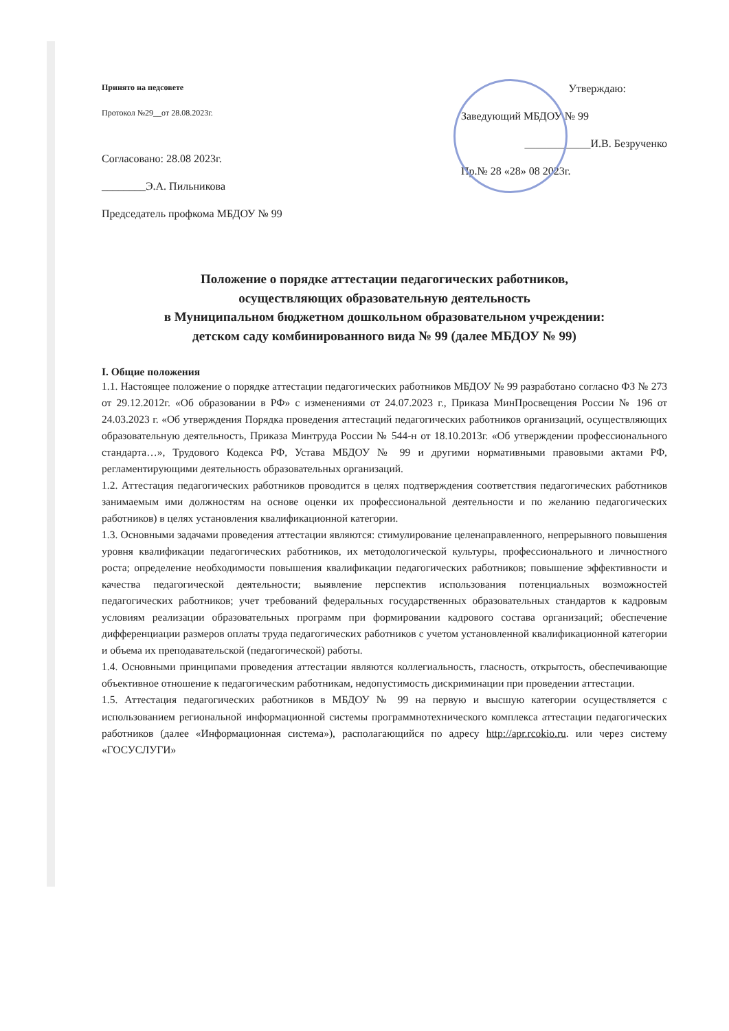Принято на педсовете
Протокол №29__от 28.08.2023г.
Согласовано: 28.08 2023г.
________Э.А. Пильникова
Председатель профкома МБДОУ № 99
Утверждаю:
Заведующий МБДОУ № 99
____________И.В. Безрученко
Пр.№ 28 «28» 08 2023г.
Положение о порядке аттестации педагогических работников,
осуществляющих образовательную деятельность
в Муниципальном бюджетном дошкольном образовательном учреждении:
детском саду комбинированного вида № 99 (далее МБДОУ № 99)
I. Общие положения
1.1. Настоящее положение о порядке аттестации педагогических работников МБДОУ № 99 разработано согласно ФЗ № 273 от 29.12.2012г. «Об образовании в РФ» с изменениями от 24.07.2023 г., Приказа МинПросвещения России № 196 от 24.03.2023 г. «Об утверждения Порядка проведения аттестаций педагогических работников организаций, осуществляющих образовательную деятельность, Приказа Минтруда России № 544-н от 18.10.2013г. «Об утверждении профессионального стандарта…», Трудового Кодекса РФ, Устава МБДОУ № 99 и другими нормативными правовыми актами РФ, регламентирующими деятельность образовательных организаций.
1.2. Аттестация педагогических работников проводится в целях подтверждения соответствия педагогических работников занимаемым ими должностям на основе оценки их профессиональной деятельности и по желанию педагогических работников) в целях установления квалификационной категории.
1.3. Основными задачами проведения аттестации являются: стимулирование целенаправленного, непрерывного повышения уровня квалификации педагогических работников, их методологической культуры, профессионального и личностного роста; определение необходимости повышения квалификации педагогических работников; повышение эффективности и качества педагогической деятельности; выявление перспектив использования потенциальных возможностей педагогических работников; учет требований федеральных государственных образовательных стандартов к кадровым условиям реализации образовательных программ при формировании кадрового состава организаций; обеспечение дифференциации размеров оплаты труда педагогических работников с учетом установленной квалификационной категории и объема их преподавательской (педагогической) работы.
1.4. Основными принципами проведения аттестации являются коллегиальность, гласность, открытость, обеспечивающие объективное отношение к педагогическим работникам, недопустимость дискриминации при проведении аттестации.
1.5. Аттестация педагогических работников в МБДОУ № 99 на первую и высшую категории осуществляется с использованием региональной информационной системы программнотехнического комплекса аттестации педагогических работников (далее «Информационная система»), располагающийся по адресу http://apr.rcokio.ru. или через систему «ГОСУСЛУГИ»